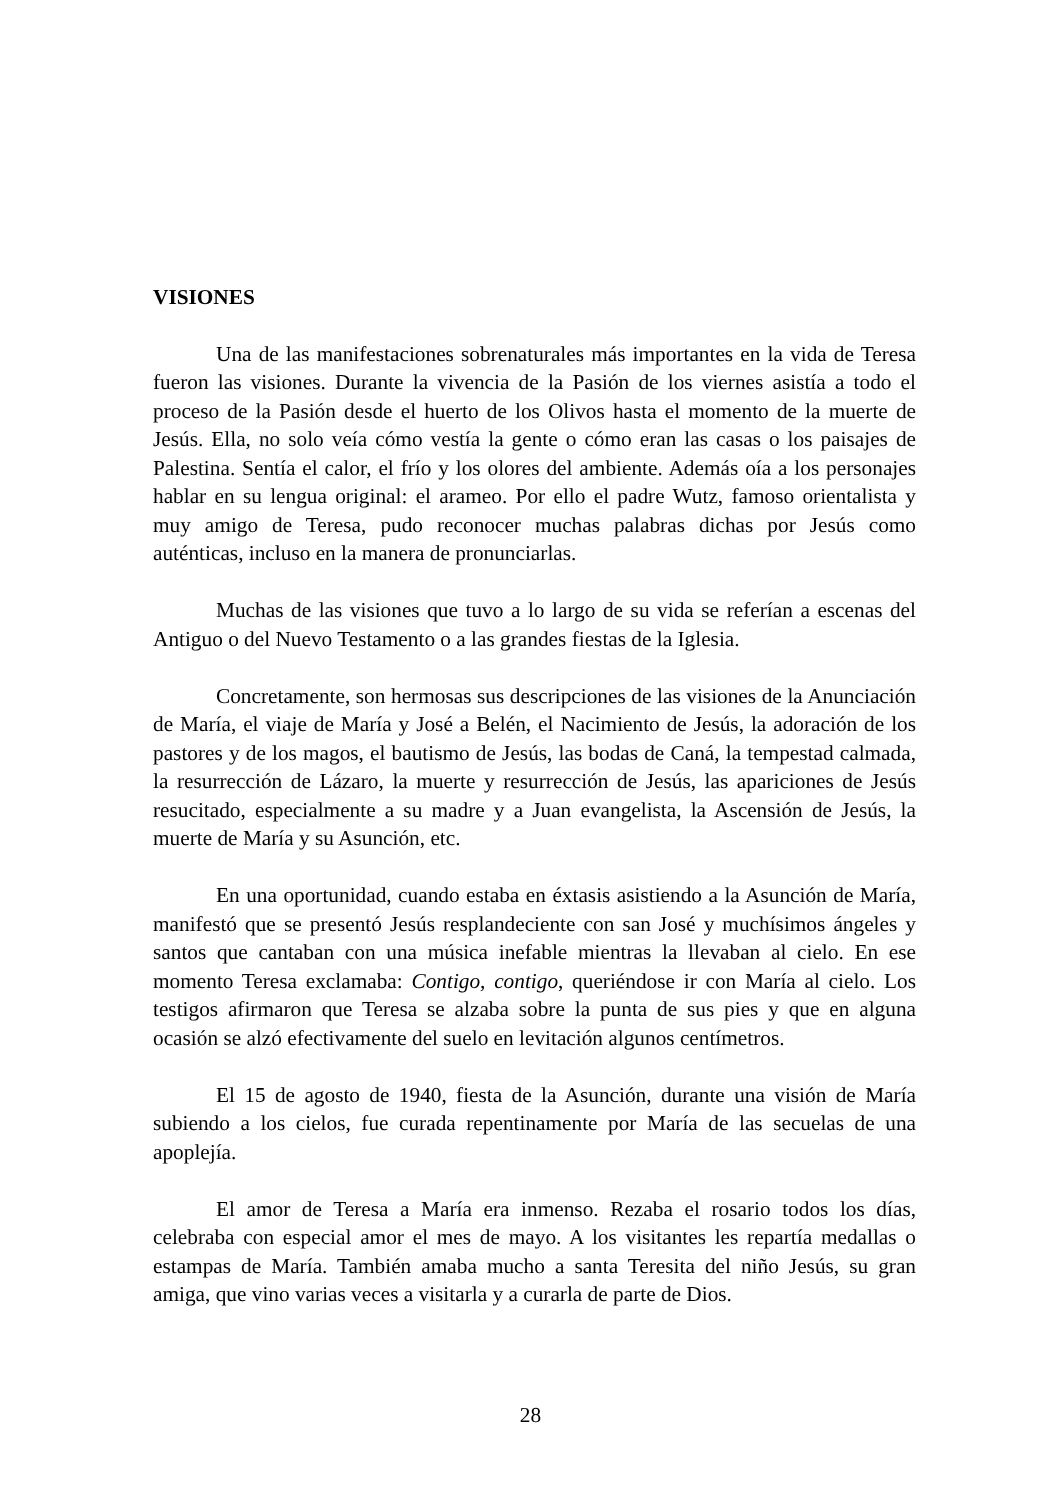VISIONES
Una de las manifestaciones sobrenaturales más importantes en la vida de Teresa fueron las visiones. Durante la vivencia de la Pasión de los viernes asistía a todo el proceso de la Pasión desde el huerto de los Olivos hasta el momento de la muerte de Jesús. Ella, no solo veía cómo vestía la gente o cómo eran las casas o los paisajes de Palestina. Sentía el calor, el frío y los olores del ambiente. Además oía a los personajes hablar en su lengua original: el arameo. Por ello el padre Wutz, famoso orientalista y muy amigo de Teresa, pudo reconocer muchas palabras dichas por Jesús como auténticas, incluso en la manera de pronunciarlas.
Muchas de las visiones que tuvo a lo largo de su vida se referían a escenas del Antiguo o del Nuevo Testamento o a las grandes fiestas de la Iglesia.
Concretamente, son hermosas sus descripciones de las visiones de la Anunciación de María, el viaje de María y José a Belén, el Nacimiento de Jesús, la adoración de los pastores y de los magos, el bautismo de Jesús, las bodas de Caná, la tempestad calmada, la resurrección de Lázaro, la muerte y resurrección de Jesús, las apariciones de Jesús resucitado, especialmente a su madre y a Juan evangelista, la Ascensión de Jesús, la muerte de María y su Asunción, etc.
En una oportunidad, cuando estaba en éxtasis asistiendo a la Asunción de María, manifestó que se presentó Jesús resplandeciente con san José y muchísimos ángeles y santos que cantaban con una música inefable mientras la llevaban al cielo. En ese momento Teresa exclamaba: Contigo, contigo, queriéndose ir con María al cielo. Los testigos afirmaron que Teresa se alzaba sobre la punta de sus pies y que en alguna ocasión se alzó efectivamente del suelo en levitación algunos centímetros.
El 15 de agosto de 1940, fiesta de la Asunción, durante una visión de María subiendo a los cielos, fue curada repentinamente por María de las secuelas de una apoplejía.
El amor de Teresa a María era inmenso. Rezaba el rosario todos los días, celebraba con especial amor el mes de mayo. A los visitantes les repartía medallas o estampas de María. También amaba mucho a santa Teresita del niño Jesús, su gran amiga, que vino varias veces a visitarla y a curarla de parte de Dios.
28